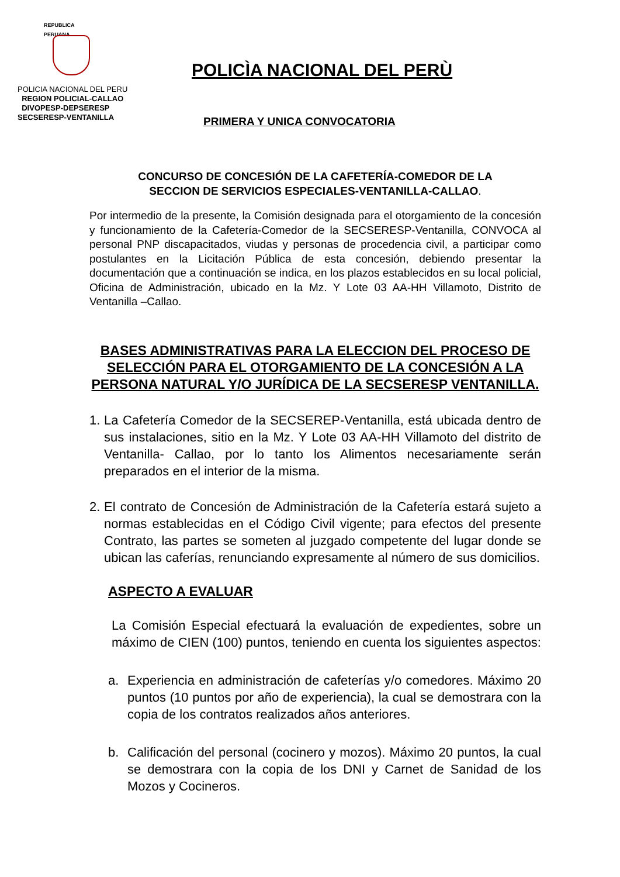REPUBLICA PERUANA
POLICIA NACIONAL DEL PERU
REGION POLICIAL-CALLAO
DIVOPESP-DEPSERESP
SECSERESP-VENTANILLA
POLICÌA NACIONAL DEL PERÙ
PRIMERA Y UNICA CONVOCATORIA
CONCURSO DE CONCESIÓN DE LA CAFETERÍA-COMEDOR DE LA
SECCION DE SERVICIOS ESPECIALES-VENTANILLA-CALLAO.
Por intermedio de la presente, la Comisión designada para el otorgamiento de la concesión y funcionamiento de la Cafetería-Comedor de la SECSERESP-Ventanilla, CONVOCA al personal PNP discapacitados, viudas y personas de procedencia civil, a participar como postulantes en la Licitación Pública de esta concesión, debiendo presentar la documentación que a continuación se indica, en los plazos establecidos en su local policial, Oficina de Administración, ubicado en la Mz. Y Lote 03 AA-HH Villamoto, Distrito de Ventanilla –Callao.
BASES ADMINISTRATIVAS PARA LA ELECCION DEL PROCESO DE SELECCIÓN PARA EL OTORGAMIENTO DE LA CONCESIÓN A LA PERSONA NATURAL Y/O JURÍDICA DE LA SECSERESP VENTANILLA.
1.
La Cafetería Comedor de la SECSEREP-Ventanilla, está ubicada dentro de sus instalaciones, sitio en la Mz. Y Lote 03 AA-HH Villamoto del distrito de Ventanilla- Callao, por lo tanto los Alimentos necesariamente serán preparados en el interior de la misma.
2.
El contrato de Concesión de Administración de la Cafetería estará sujeto a normas establecidas en el Código Civil vigente; para efectos del presente Contrato, las partes se someten al juzgado competente del lugar donde se ubican las caferías, renunciando expresamente al número de sus domicilios.
ASPECTO A EVALUAR
La Comisión Especial efectuará la evaluación de expedientes, sobre un máximo de CIEN (100) puntos, teniendo en cuenta los siguientes aspectos:
a. Experiencia en administración de cafeterías y/o comedores. Máximo 20 puntos (10 puntos por año de experiencia), la cual se demostrara con la copia de los contratos realizados años anteriores.
b. Calificación del personal (cocinero y mozos). Máximo 20 puntos, la cual se demostrara con la copia de los DNI y Carnet de Sanidad de los Mozos y Cocineros.